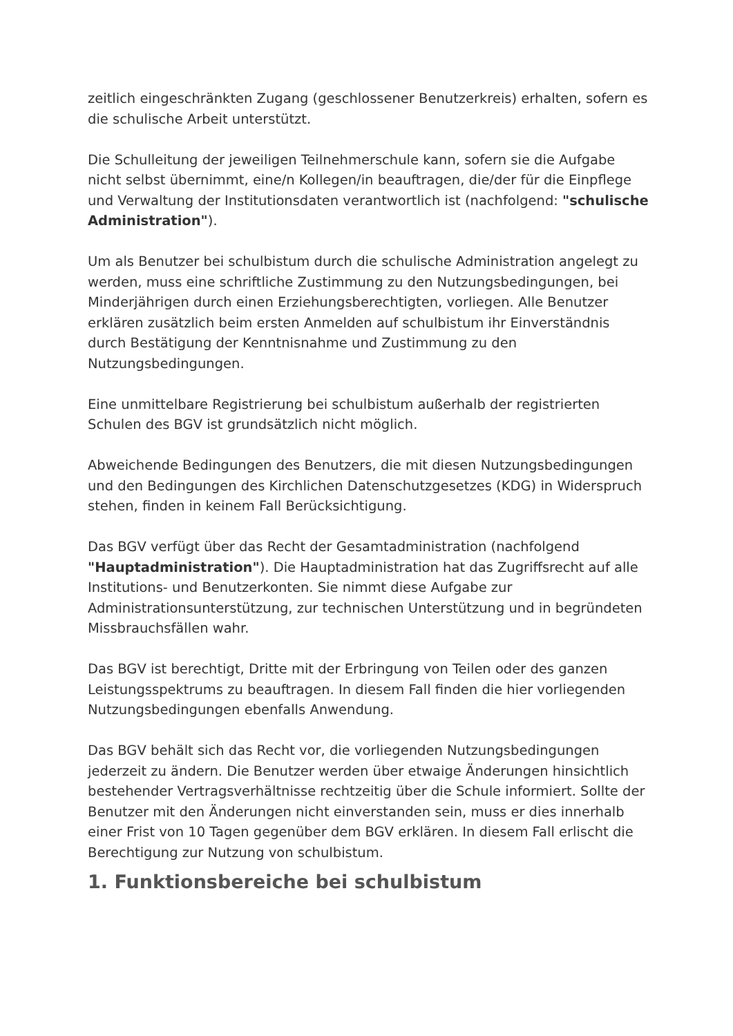zeitlich eingeschränkten Zugang (geschlossener Benutzerkreis) erhalten, sofern es die schulische Arbeit unterstützt.
Die Schulleitung der jeweiligen Teilnehmerschule kann, sofern sie die Aufgabe nicht selbst übernimmt, eine/n Kollegen/in beauftragen, die/der für die Einpflege und Verwaltung der Institutionsdaten verantwortlich ist (nachfolgend: "schulische Administration").
Um als Benutzer bei schulbistum durch die schulische Administration angelegt zu werden, muss eine schriftliche Zustimmung zu den Nutzungsbedingungen, bei Minderjährigen durch einen Erziehungsberechtigten, vorliegen. Alle Benutzer erklären zusätzlich beim ersten Anmelden auf schulbistum ihr Einverständnis durch Bestätigung der Kenntnisnahme und Zustimmung zu den Nutzungsbedingungen.
Eine unmittelbare Registrierung bei schulbistum außerhalb der registrierten Schulen des BGV ist grundsätzlich nicht möglich.
Abweichende Bedingungen des Benutzers, die mit diesen Nutzungsbedingungen und den Bedingungen des Kirchlichen Datenschutzgesetzes (KDG) in Widerspruch stehen, finden in keinem Fall Berücksichtigung.
Das BGV verfügt über das Recht der Gesamtadministration (nachfolgend "Hauptadministration"). Die Hauptadministration hat das Zugriffsrecht auf alle Institutions- und Benutzerkonten. Sie nimmt diese Aufgabe zur Administrationsunterstützung, zur technischen Unterstützung und in begründeten Missbrauchsfällen wahr.
Das BGV ist berechtigt, Dritte mit der Erbringung von Teilen oder des ganzen Leistungsspektrums zu beauftragen. In diesem Fall finden die hier vorliegenden Nutzungsbedingungen ebenfalls Anwendung.
Das BGV behält sich das Recht vor, die vorliegenden Nutzungsbedingungen jederzeit zu ändern. Die Benutzer werden über etwaige Änderungen hinsichtlich bestehender Vertragsverhältnisse rechtzeitig über die Schule informiert. Sollte der Benutzer mit den Änderungen nicht einverstanden sein, muss er dies innerhalb einer Frist von 10 Tagen gegenüber dem BGV erklären. In diesem Fall erlischt die Berechtigung zur Nutzung von schulbistum.
1. Funktionsbereiche bei schulbistum